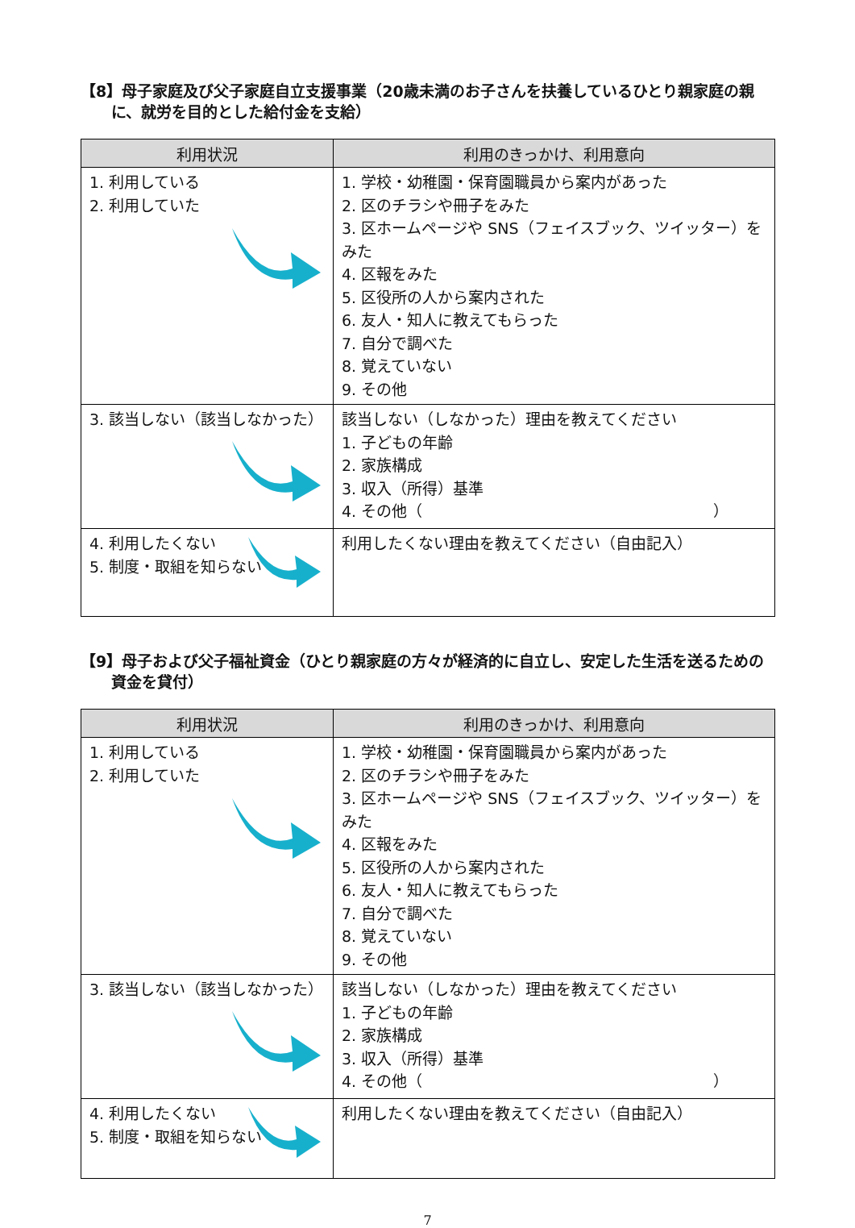【8】母子家庭及び父子家庭自立支援事業（20歳未満のお子さんを扶養しているひとり親家庭の親に、就労を目的とした給付金を支給）
| 利用状況 | 利用のきっかけ、利用意向 |
| --- | --- |
| 1. 利用している 2. 利用していた | 1. 学校・幼稚園・保育園職員から案内があった 2. 区のチラシや冊子をみた 3. 区ホームページや SNS（フェイスブック、ツイッター）をみた 4. 区報をみた 5. 区役所の人から案内された 6. 友人・知人に教えてもらった 7. 自分で調べた 8. 覚えていない 9. その他 |
| 3. 該当しない（該当しなかった） | 該当しない（しなかった）理由を教えてください 1. 子どもの年齢 2. 家族構成 3. 収入（所得）基準 4. その他（ ） |
| 4. 利用したくない 5. 制度・取組を知らない | 利用したくない理由を教えてください（自由記入） |
【9】母子および父子福祉資金（ひとり親家庭の方々が経済的に自立し、安定した生活を送るための資金を貸付）
| 利用状況 | 利用のきっかけ、利用意向 |
| --- | --- |
| 1. 利用している 2. 利用していた | 1. 学校・幼稚園・保育園職員から案内があった 2. 区のチラシや冊子をみた 3. 区ホームページや SNS（フェイスブック、ツイッター）をみた 4. 区報をみた 5. 区役所の人から案内された 6. 友人・知人に教えてもらった 7. 自分で調べた 8. 覚えていない 9. その他 |
| 3. 該当しない（該当しなかった） | 該当しない（しなかった）理由を教えてください 1. 子どもの年齢 2. 家族構成 3. 収入（所得）基準 4. その他（ ） |
| 4. 利用したくない 5. 制度・取組を知らない | 利用したくない理由を教えてください（自由記入） |
7